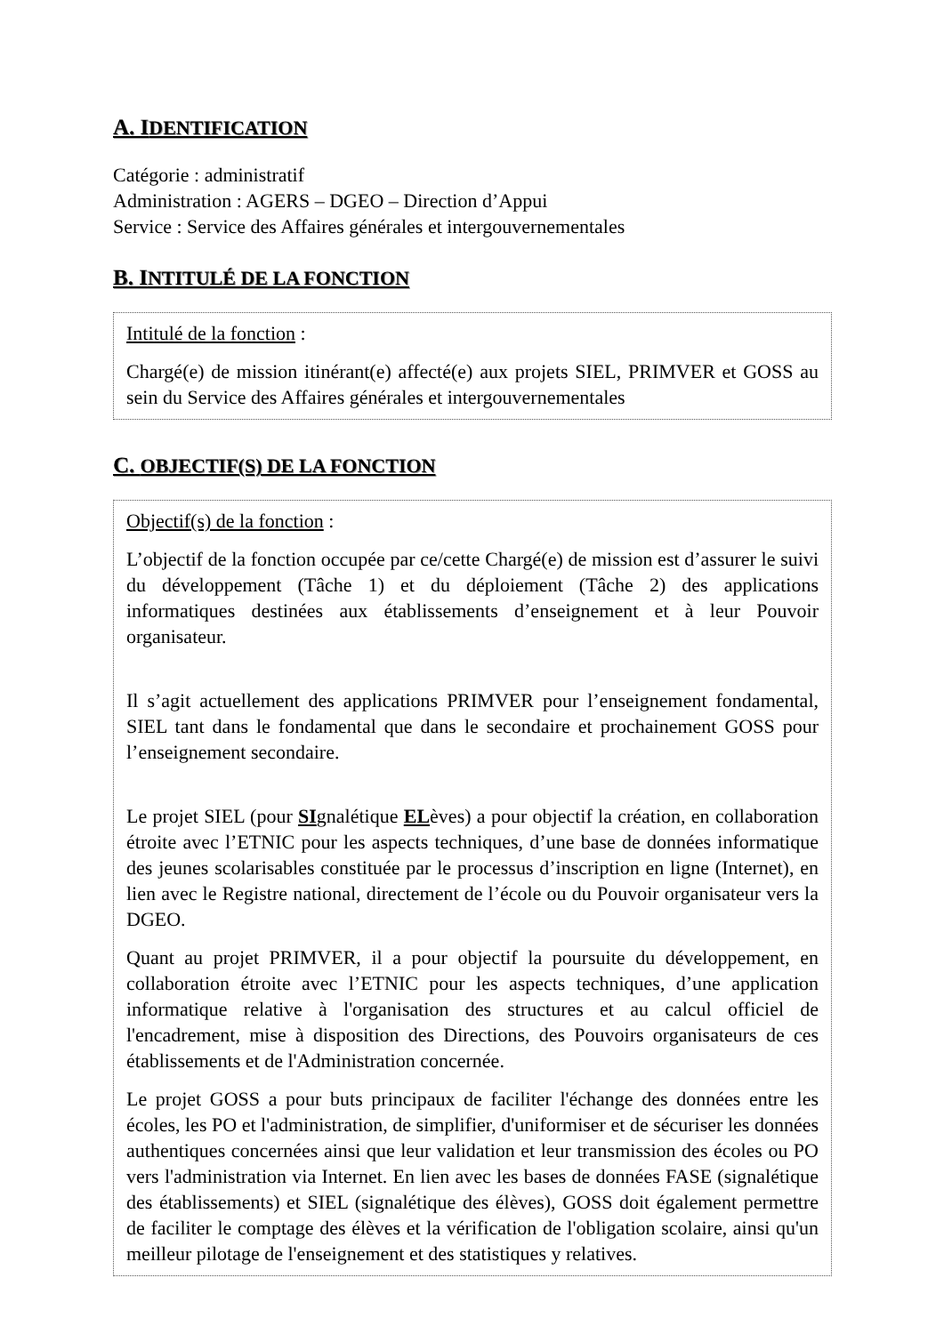A. IDENTIFICATION
Catégorie : administratif
Administration : AGERS – DGEO – Direction d’Appui
Service : Service des Affaires générales et intergouvernementales
B. INTITULÉ DE LA FONCTION
Intitulé de la fonction :
Chargé(e) de mission itinérant(e) affecté(e) aux projets SIEL, PRIMVER et GOSS au sein du Service des Affaires générales et intergouvernementales
C. OBJECTIF(S) DE LA FONCTION
Objectif(s) de la fonction :
L’objectif de la fonction occupée par ce/cette Chargé(e) de mission est d’assurer le suivi du développement (Tâche 1) et du déploiement (Tâche 2) des applications informatiques destinées aux établissements d’enseignement et à leur Pouvoir organisateur.
Il s’agit actuellement des applications PRIMVER pour l’enseignement fondamental, SIEL tant dans le fondamental que dans le secondaire et prochainement GOSS pour l’enseignement secondaire.
Le projet SIEL (pour SIgnalétique ELèves) a pour objectif la création, en collaboration étroite avec l’ETNIC pour les aspects techniques, d’une base de données informatique des jeunes scolarisables constituée par le processus d’inscription en ligne (Internet), en lien avec le Registre national, directement de l’école ou du Pouvoir organisateur vers la DGEO.
Quant au projet PRIMVER, il a pour objectif la poursuite du développement, en collaboration étroite avec l’ETNIC pour les aspects techniques, d’une application informatique relative à l'organisation des structures et au calcul officiel de l'encadrement, mise à disposition des Directions, des Pouvoirs organisateurs de ces établissements et de l'Administration concernée.
Le projet GOSS a pour buts principaux de faciliter l'échange des données entre les écoles, les PO et l'administration, de simplifier, d'uniformiser et de sécuriser les données authentiques concernées ainsi que leur validation et leur transmission des écoles ou PO vers l'administration via Internet. En lien avec les bases de données FASE (signalétique des établissements) et SIEL (signalétique des élèves), GOSS doit également permettre de faciliter le comptage des élèves et la vérification de l'obligation scolaire, ainsi qu'un meilleur pilotage de l'enseignement et des statistiques y relatives.